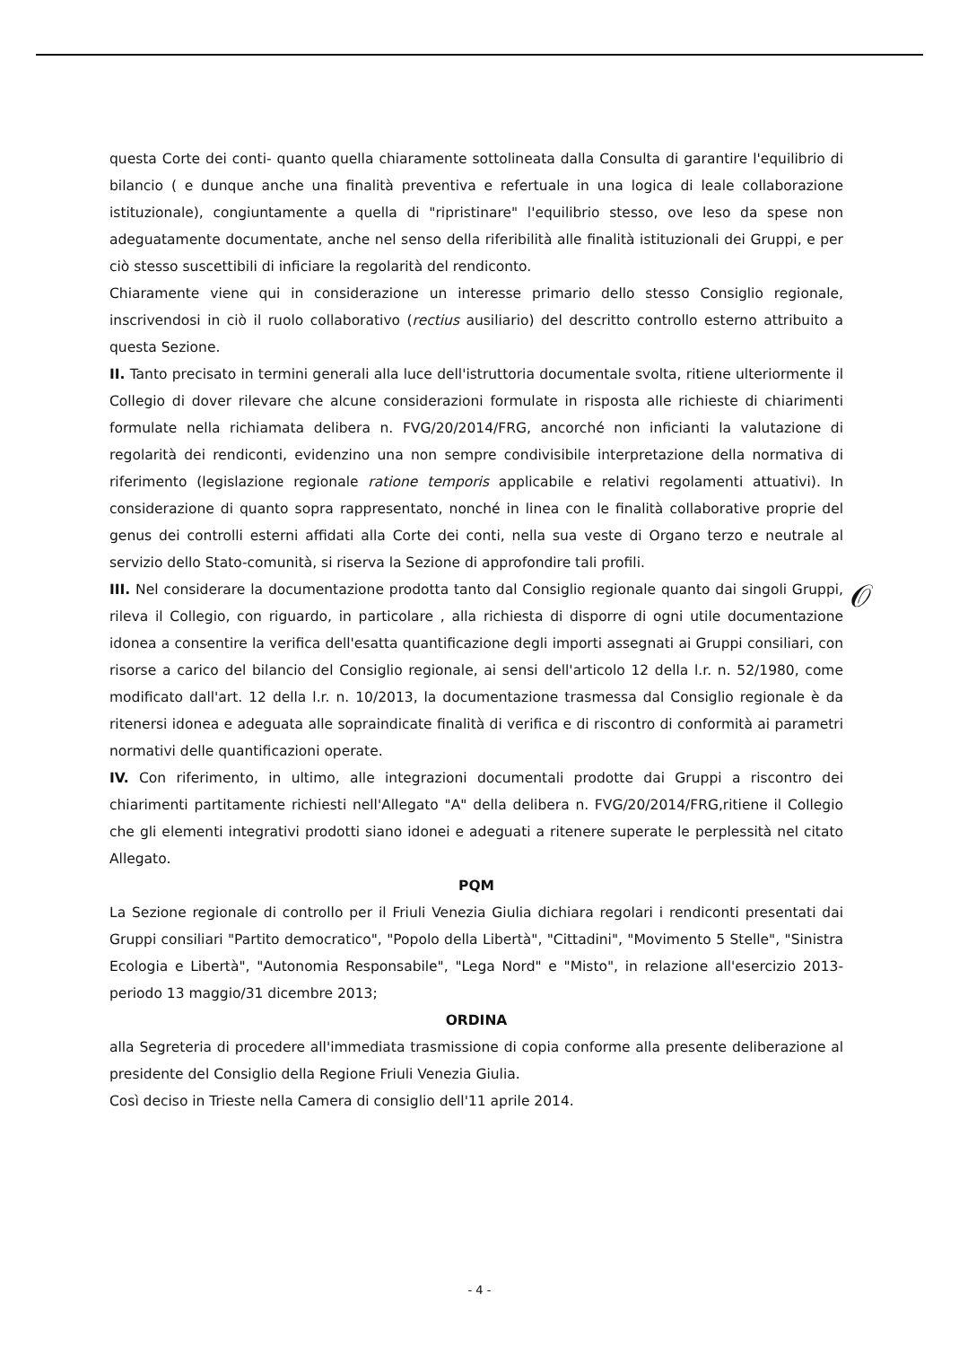questa Corte dei conti- quanto quella chiaramente sottolineata dalla Consulta di garantire l'equilibrio di bilancio ( e dunque anche una finalità preventiva e refertuale in una logica di leale collaborazione istituzionale), congiuntamente a quella di "ripristinare" l'equilibrio stesso, ove leso da spese non adeguatamente documentate, anche nel senso della riferibilità alle finalità istituzionali dei Gruppi, e per ciò stesso suscettibili di inficiare la regolarità del rendiconto.
Chiaramente viene qui in considerazione un interesse primario dello stesso Consiglio regionale, inscrivendosi in ciò il ruolo collaborativo (rectius ausiliario) del descritto controllo esterno attribuito a questa Sezione.
II. Tanto precisato in termini generali alla luce dell'istruttoria documentale svolta, ritiene ulteriormente il Collegio di dover rilevare che alcune considerazioni formulate in risposta alle richieste di chiarimenti formulate nella richiamata delibera n. FVG/20/2014/FRG, ancorché non inficianti la valutazione di regolarità dei rendiconti, evidenzino una non sempre condivisibile interpretazione della normativa di riferimento (legislazione regionale ratione temporis applicabile e relativi regolamenti attuativi). In considerazione di quanto sopra rappresentato, nonché in linea con le finalità collaborative proprie del genus dei controlli esterni affidati alla Corte dei conti, nella sua veste di Organo terzo e neutrale al servizio dello Stato-comunità, si riserva la Sezione di approfondire tali profili.
III. Nel considerare la documentazione prodotta tanto dal Consiglio regionale quanto dai singoli Gruppi, rileva il Collegio, con riguardo, in particolare , alla richiesta di disporre di ogni utile documentazione idonea a consentire la verifica dell'esatta quantificazione degli importi assegnati ai Gruppi consiliari, con risorse a carico del bilancio del Consiglio regionale, ai sensi dell'articolo 12 della l.r. n. 52/1980, come modificato dall'art. 12 della l.r. n. 10/2013, la documentazione trasmessa dal Consiglio regionale è da ritenersi idonea e adeguata alle sopraindicate finalità di verifica e di riscontro di conformità ai parametri normativi delle quantificazioni operate.
IV. Con riferimento, in ultimo, alle integrazioni documentali prodotte dai Gruppi a riscontro dei chiarimenti partitamente richiesti nell'Allegato "A" della delibera n. FVG/20/2014/FRG,ritiene il Collegio che gli elementi integrativi prodotti siano idonei e adeguati a ritenere superate le perplessità nel citato Allegato.
PQM
La Sezione regionale di controllo per il Friuli Venezia Giulia dichiara regolari i rendiconti presentati dai Gruppi consiliari "Partito democratico", "Popolo della Libertà", "Cittadini", "Movimento 5 Stelle", "Sinistra Ecologia e Libertà", "Autonomia Responsabile", "Lega Nord" e "Misto", in relazione all'esercizio 2013-periodo 13 maggio/31 dicembre 2013;
ORDINA
alla Segreteria di procedere all'immediata trasmissione di copia conforme alla presente deliberazione al presidente del Consiglio della Regione Friuli Venezia Giulia.
Così deciso in Trieste nella Camera di consiglio dell'11 aprile 2014.
𝒪
- 4 -